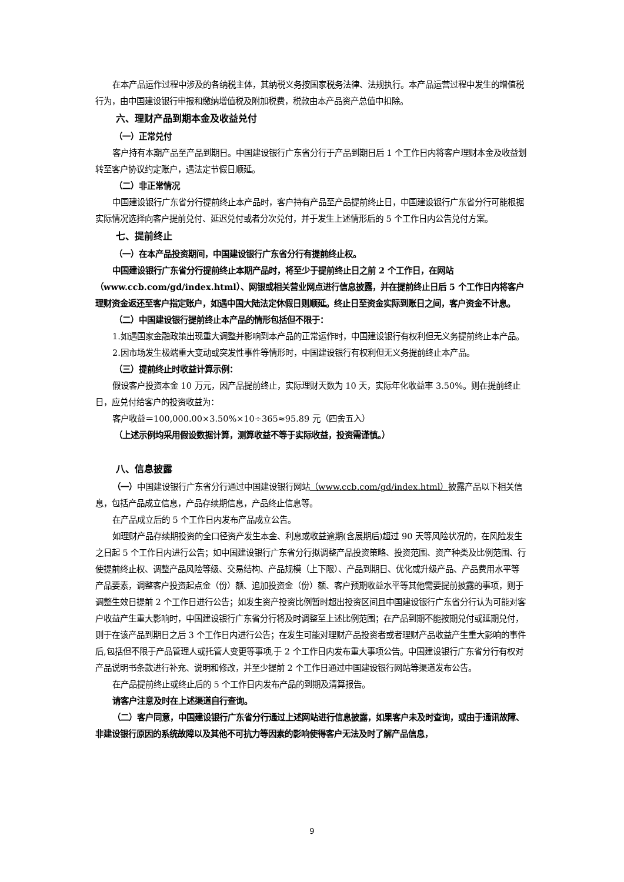在本产品运作过程中涉及的各纳税主体，其纳税义务按国家税务法律、法规执行。本产品运营过程中发生的增值税行为，由中国建设银行申报和缴纳增值税及附加税费，税款由本产品资产总值中扣除。
六、理财产品到期本金及收益兑付
（一）正常兑付
客户持有本期产品至产品到期日。中国建设银行广东省分行于产品到期日后 1 个工作日内将客户理财本金及收益划转至客户协议约定账户，遇法定节假日顺延。
（二）非正常情况
中国建设银行广东省分行提前终止本产品时，客户持有产品至产品提前终止日，中国建设银行广东省分行可能根据实际情况选择向客户提前兑付、延迟兑付或者分次兑付，并于发生上述情形后的 5 个工作日内公告兑付方案。
七、提前终止
（一）在本产品投资期间，中国建设银行广东省分行有提前终止权。
中国建设银行广东省分行提前终止本期产品时，将至少于提前终止日之前 2 个工作日，在网站（www.ccb.com/gd/index.html）、网银或相关营业网点进行信息披露，并在提前终止日后 5 个工作日内将客户理财资金返还至客户指定账户，如遇中国大陆法定休假日则顺延。终止日至资金实际到账日之间，客户资金不计息。
（二）中国建设银行提前终止本产品的情形包括但不限于：
1.如遇国家金融政策出现重大调整并影响到本产品的正常运作时，中国建设银行有权利但无义务提前终止本产品。
2.因市场发生极端重大变动或突发性事件等情形时，中国建设银行有权利但无义务提前终止本产品。
（三）提前终止时收益计算示例：
假设客户投资本金 10 万元，因产品提前终止，实际理财天数为 10 天，实际年化收益率 3.50%。则在提前终止日，应兑付给客户的投资收益为：
客户收益＝100,000.00×3.50%×10÷365≈95.89 元（四舍五入）
（上述示例均采用假设数据计算，测算收益不等于实际收益，投资需谨慎。）
八、信息披露
（一）中国建设银行广东省分行通过中国建设银行网站（www.ccb.com/gd/index.html）披露产品以下相关信息，包括产品成立信息，产品存续期信息，产品终止信息等。
在产品成立后的 5 个工作日内发布产品成立公告。
如理财产品存续期投资的全口径资产发生本金、利息或收益逾期(含展期后)超过 90 天等风险状况的，在风险发生之日起 5 个工作日内进行公告；如中国建设银行广东省分行拟调整产品投资策略、投资范围、资产种类及比例范围、行使提前终止权、调整产品风险等级、交易结构、产品规模（上下限）、产品到期日、优化或升级产品、产品费用水平等产品要素，调整客户投资起点金（份）额、追加投资金（份）额、客户预期收益水平等其他需要提前披露的事项，则于调整生效日提前 2 个工作日进行公告；如发生资产投资比例暂时超出投资区间且中国建设银行广东省分行认为可能对客户收益产生重大影响时，中国建设银行广东省分行将及时调整至上述比例范围；在产品到期不能按期兑付或延期兑付，则于在该产品到期日之后 3 个工作日内进行公告；在发生可能对理财产品投资者或者理财产品收益产生重大影响的事件后,包括但不限于产品管理人或托管人变更等事项,于 2 个工作日内发布重大事项公告。中国建设银行广东省分行有权对产品说明书条款进行补充、说明和修改，并至少提前 2 个工作日通过中国建设银行网站等渠道发布公告。
在产品提前终止或终止后的 5 个工作日内发布产品的到期及清算报告。
请客户注意及时在上述渠道自行查询。
（二）客户同意，中国建设银行广东省分行通过上述网站进行信息披露，如果客户未及时查询，或由于通讯故障、非建设银行原因的系统故障以及其他不可抗力等因素的影响使得客户无法及时了解产品信息，
9